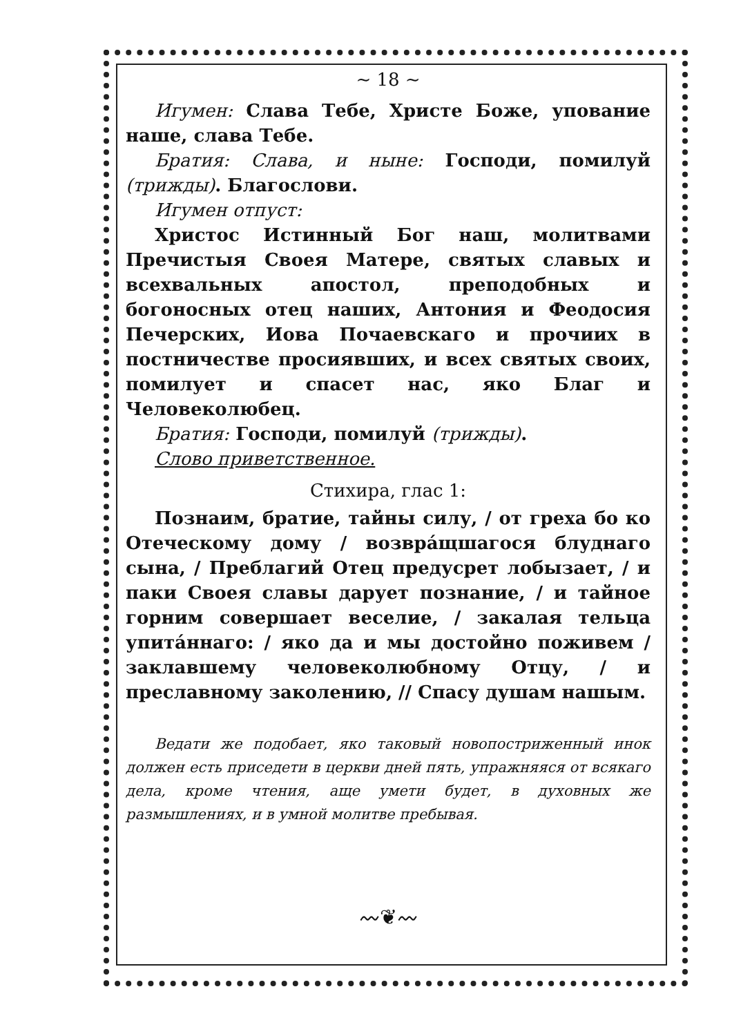~ 18 ~
Игумен: Слава Тебе, Христе Боже, упование наше, слава Тебе.
Братия: Слава, и ныне: Господи, помилуй (трижды). Благослови.
Игумен отпуст:
Христос Истинный Бог наш, молитвами Пречистыя Своея Матере, святых славых и всехвальных апостол, преподобных и богоносных отец наших, Антония и Феодосия Печерских, Иова Почаевскаго и прочиих в постничестве просиявших, и всех святых своих, помилует и спасет нас, яко Благ и Человеколюбец.
Братия: Господи, помилуй (трижды).
Слово приветственное.
Стихира, глас 1:
Познаим, братие, тайны силу, / от греха бо ко Отеческому дому / возвра́щшагося блуднаго сына, / Преблагий Отец предусрет лобызает, / и паки Своея славы дарует познание, / и тайное горним совершает веселие, / закалая тельца упита́ннаго: / яко да и мы достойно поживем / заклавшему человеколюбному Отцу, / и преславному заколению, // Спасу душам нашым.
Ведати же подобает, яко таковый новопостриженный инок должен есть приседети в церкви дней пять, упражняяся от всякаго дела, кроме чтения, аще умети будет, в духовных же размышлениях, и в умной молитве пребывая.
〰❦〰